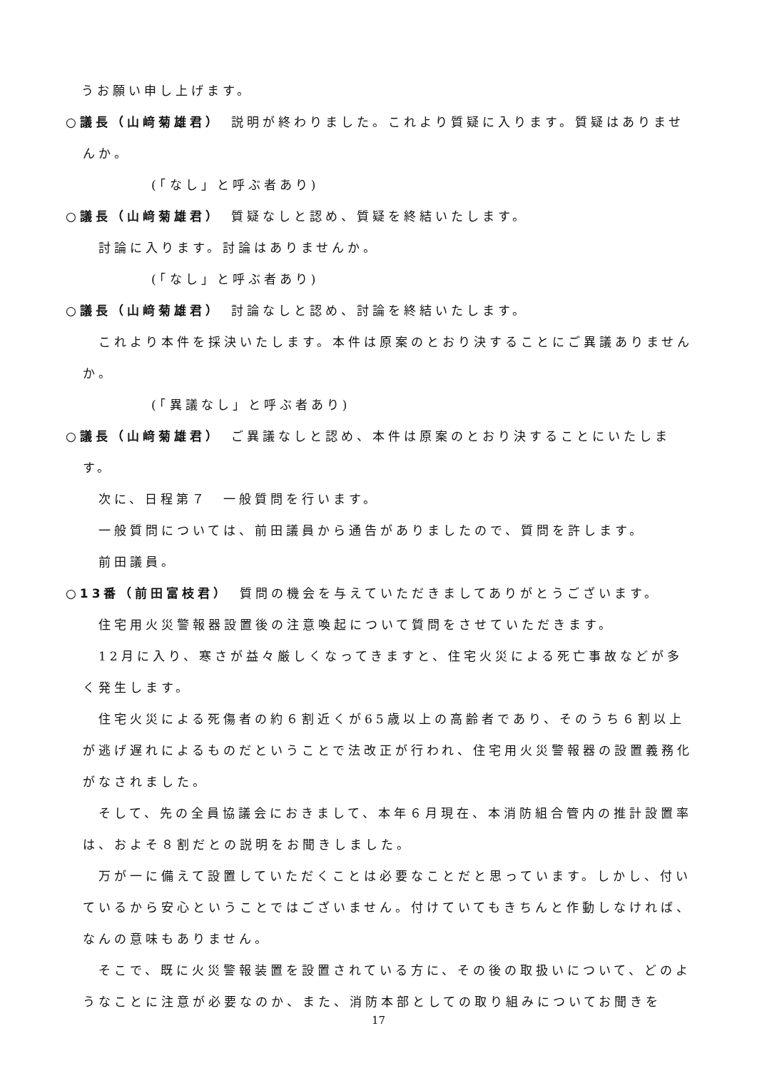うお願い申し上げます。
○議長（山﨑菊雄君）　説明が終わりました。これより質疑に入ります。質疑はありませんか。
(「なし」と呼ぶ者あり)
○議長（山﨑菊雄君）　質疑なしと認め、質疑を終結いたします。
討論に入ります。討論はありませんか。
(「なし」と呼ぶ者あり)
○議長（山﨑菊雄君）　討論なしと認め、討論を終結いたします。
これより本件を採決いたします。本件は原案のとおり決することにご異議ありませんか。
(「異議なし」と呼ぶ者あり)
○議長（山﨑菊雄君）　ご異議なしと認め、本件は原案のとおり決することにいたします。
次に、日程第７　一般質問を行います。
一般質問については、前田議員から通告がありましたので、質問を許します。
前田議員。
○13番（前田富枝君）　質問の機会を与えていただきましてありがとうございます。
住宅用火災警報器設置後の注意喚起について質問をさせていただきます。
12月に入り、寒さが益々厳しくなってきますと、住宅火災による死亡事故などが多く発生します。
住宅火災による死傷者の約６割近くが65歳以上の高齢者であり、そのうち６割以上が逃げ遅れによるものだということで法改正が行われ、住宅用火災警報器の設置義務化がなされました。
そして、先の全員協議会におきまして、本年６月現在、本消防組合管内の推計設置率は、およそ８割だとの説明をお聞きしました。
万が一に備えて設置していただくことは必要なことだと思っています。しかし、付いているから安心ということではございません。付けていてもきちんと作動しなければ、なんの意味もありません。
そこで、既に火災警報装置を設置されている方に、その後の取扱いについて、どのようなことに注意が必要なのか、また、消防本部としての取り組みについてお聞きを
17